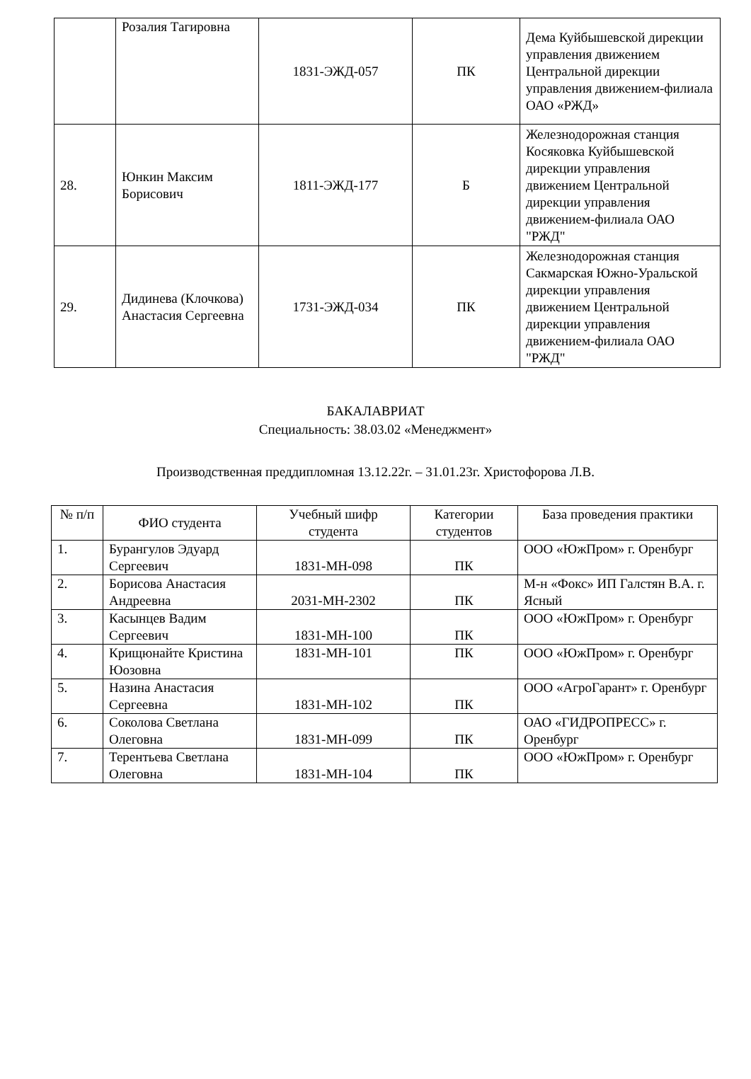| | Розалия Тагировна | 1831-ЭЖД-057 | ПК | Дема Куйбышевской дирекции управления движением Центральной дирекции управления движением-филиала ОАО «РЖД» |
| 28. | Юнкин Максим Борисович | 1811-ЭЖД-177 | Б | Железнодорожная станция Косяковка Куйбышевской дирекции управления движением Центральной дирекции управления движением-филиала ОАО "РЖД" |
| 29. | Дидинева (Клочкова) Анастасия Сергеевна | 1731-ЭЖД-034 | ПК | Железнодорожная станция Сакмарская Южно-Уральской дирекции управления движением Центральной дирекции управления движением-филиала ОАО "РЖД" |
БАКАЛАВРИАТ
Специальность: 38.03.02 «Менеджмент»
Производственная преддипломная 13.12.22г. – 31.01.23г. Христофорова Л.В.
| № п/п | ФИО студента | Учебный шифр студента | Категории студентов | База проведения практики |
| --- | --- | --- | --- | --- |
| 1. | Бурангулов Эдуард Сергеевич | 1831-МН-098 | ПК | ООО «ЮжПром» г. Оренбург |
| 2. | Борисова Анастасия Андреевна | 2031-МН-2302 | ПК | М-н «Фокс» ИП Галстян В.А. г. Ясный |
| 3. | Касынцев Вадим Сергеевич | 1831-МН-100 | ПК | ООО «ЮжПром» г. Оренбург |
| 4. | Крищюнайте Кристина Юозовна | 1831-МН-101 | ПК | ООО «ЮжПром» г. Оренбург |
| 5. | Назина Анастасия Сергеевна | 1831-МН-102 | ПК | ООО «АгроГарант» г. Оренбург |
| 6. | Соколова Светлана Олеговна | 1831-МН-099 | ПК | ОАО «ГИДРОПРЕСС» г. Оренбург |
| 7. | Терентьева Светлана Олеговна | 1831-МН-104 | ПК | ООО «ЮжПром» г. Оренбург |